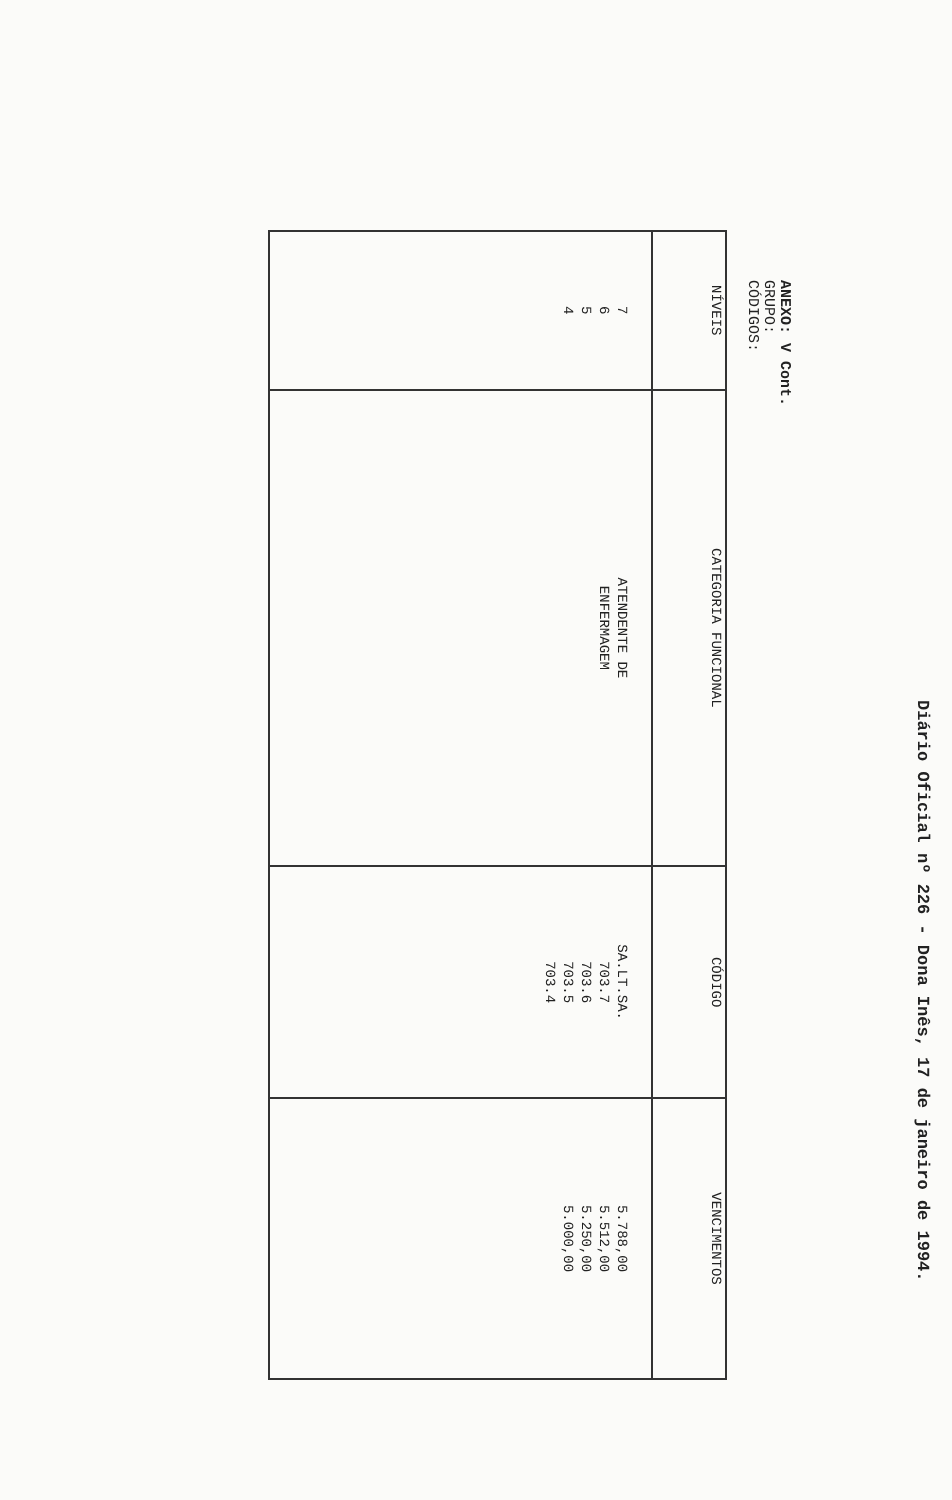Diário Oficial nº 226 - Dona Inês, 17 de janeiro de 1994.
ANEXO: V Cont.
GRUPO:
CÓDIGOS:
| NÍVEIS | CATEGORIA FUNCIONAL | CÓDIGO | VENCIMENTOS |
| --- | --- | --- | --- |
| 7 6 5 4 | ATENDENTE DE ENFERMAGEM | SA.LT.SA. 703.7 703.6 703.5 703.4 | 5.788,00 5.512,00 5.250,00 5.000,00 |